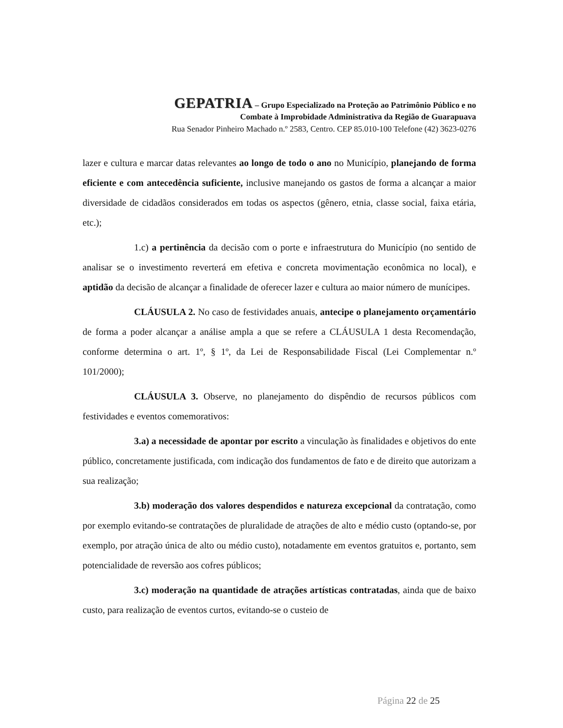GEPATRIA – Grupo Especializado na Proteção ao Patrimônio Público e no
Combate à Improbidade Administrativa da Região de Guarapuava
Rua Senador Pinheiro Machado n.º 2583, Centro. CEP 85.010-100 Telefone (42) 3623-0276
lazer e cultura e marcar datas relevantes ao longo de todo o ano no Município, planejando de forma eficiente e com antecedência suficiente, inclusive manejando os gastos de forma a alcançar a maior diversidade de cidadãos considerados em todas os aspectos (gênero, etnia, classe social, faixa etária, etc.);
1.c) a pertinência da decisão com o porte e infraestrutura do Município (no sentido de analisar se o investimento reverterá em efetiva e concreta movimentação econômica no local), e aptidão da decisão de alcançar a finalidade de oferecer lazer e cultura ao maior número de munícipes.
CLÁUSULA 2. No caso de festividades anuais, antecipe o planejamento orçamentário de forma a poder alcançar a análise ampla a que se refere a CLÁUSULA 1 desta Recomendação, conforme determina o art. 1º, § 1º, da Lei de Responsabilidade Fiscal (Lei Complementar n.º 101/2000);
CLÁUSULA 3. Observe, no planejamento do dispêndio de recursos públicos com festividades e eventos comemorativos:
3.a) a necessidade de apontar por escrito a vinculação às finalidades e objetivos do ente público, concretamente justificada, com indicação dos fundamentos de fato e de direito que autorizam a sua realização;
3.b) moderação dos valores despendidos e natureza excepcional da contratação, como por exemplo evitando-se contratações de pluralidade de atrações de alto e médio custo (optando-se, por exemplo, por atração única de alto ou médio custo), notadamente em eventos gratuitos e, portanto, sem potencialidade de reversão aos cofres públicos;
3.c) moderação na quantidade de atrações artísticas contratadas, ainda que de baixo custo, para realização de eventos curtos, evitando-se o custeio de
Página 22 de 25